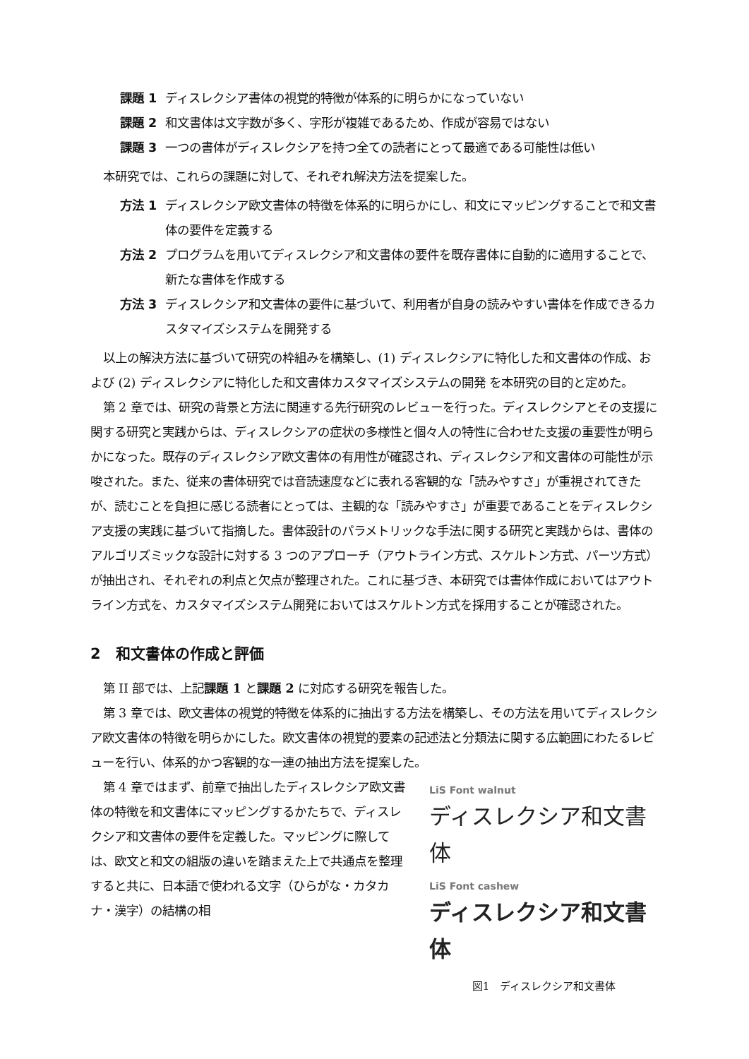課題 1 ディスレクシア書体の視覚的特徴が体系的に明らかになっていない
課題 2 和文書体は文字数が多く、字形が複雑であるため、作成が容易ではない
課題 3 一つの書体がディスレクシアを持つ全ての読者にとって最適である可能性は低い
本研究では、これらの課題に対して、それぞれ解決方法を提案した。
方法 1 ディスレクシア欧文書体の特徴を体系的に明らかにし、和文にマッピングすることで和文書体の要件を定義する
方法 2 プログラムを用いてディスレクシア和文書体の要件を既存書体に自動的に適用することで、新たな書体を作成する
方法 3 ディスレクシア和文書体の要件に基づいて、利用者が自身の読みやすい書体を作成できるカスタマイズシステムを開発する
以上の解決方法に基づいて研究の枠組みを構築し、(1) ディスレクシアに特化した和文書体の作成、および (2) ディスレクシアに特化した和文書体カスタマイズシステムの開発 を本研究の目的と定めた。
第 2 章では、研究の背景と方法に関連する先行研究のレビューを行った。ディスレクシアとその支援に関する研究と実践からは、ディスレクシアの症状の多様性と個々人の特性に合わせた支援の重要性が明らかになった。既存のディスレクシア欧文書体の有用性が確認され、ディスレクシア和文書体の可能性が示唆された。また、従来の書体研究では音読速度などに表れる客観的な「読みやすさ」が重視されてきたが、読むことを負担に感じる読者にとっては、主観的な「読みやすさ」が重要であることをディスレクシア支援の実践に基づいて指摘した。書体設計のパラメトリックな手法に関する研究と実践からは、書体のアルゴリズミックな設計に対する 3 つのアプローチ（アウトライン方式、スケルトン方式、パーツ方式）が抽出され、それぞれの利点と欠点が整理された。これに基づき、本研究では書体作成においてはアウトライン方式を、カスタマイズシステム開発においてはスケルトン方式を採用することが確認された。
2　和文書体の作成と評価
第 II 部では、上記課題 1 と課題 2 に対応する研究を報告した。
第 3 章では、欧文書体の視覚的特徴を体系的に抽出する方法を構築し、その方法を用いてディスレクシア欧文書体の特徴を明らかにした。欧文書体の視覚的要素の記述法と分類法に関する広範囲にわたるレビューを行い、体系的かつ客観的な一連の抽出方法を提案した。
第 4 章ではまず、前章で抽出したディスレクシア欧文書体の特徴を和文書体にマッピングするかたちで、ディスレクシア和文書体の要件を定義した。マッピングに際しては、欧文と和文の組版の違いを踏まえた上で共通点を整理すると共に、日本語で使われる文字（ひらがな・カタカナ・漢字）の結構の相
LiS Font walnut
ディスレクシア和文書体
LiS Font cashew
ディスレクシア和文書体
図1　ディスレクシア和文書体